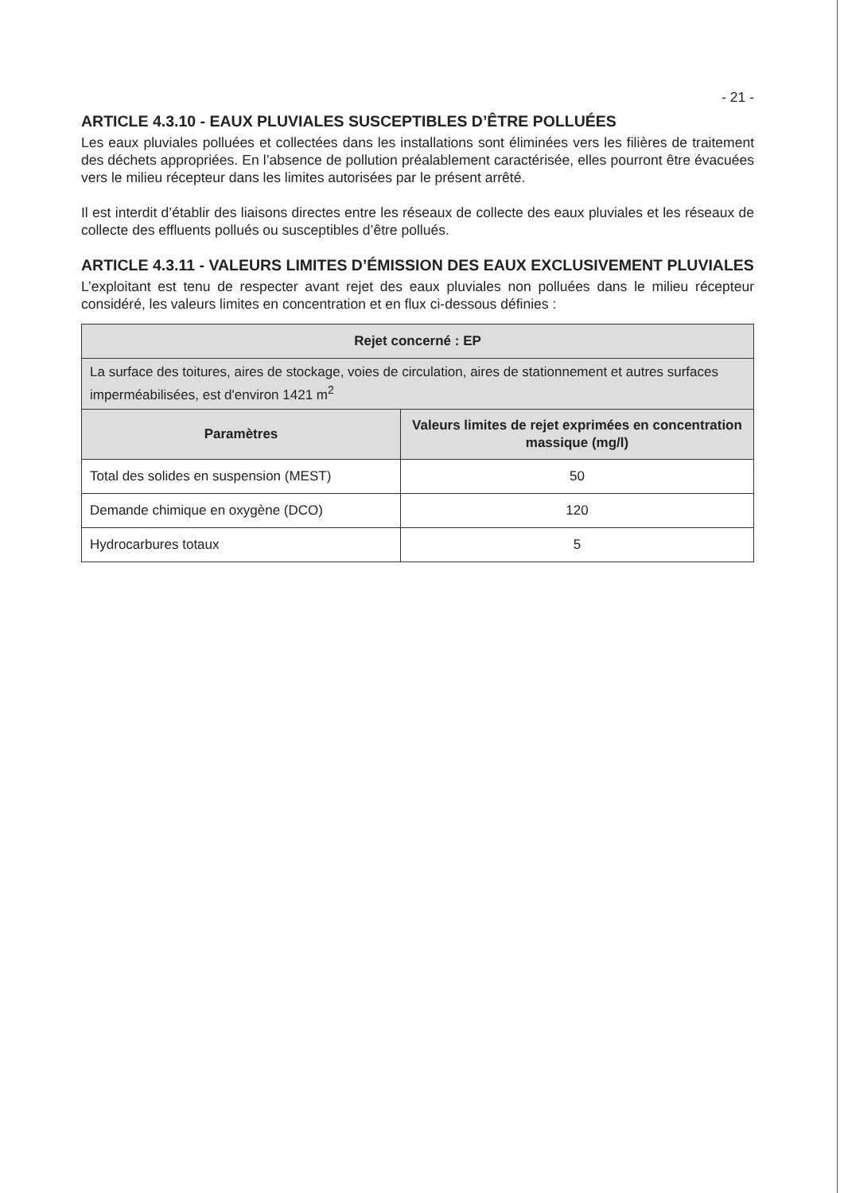- 21 -
ARTICLE 4.3.10 - EAUX PLUVIALES SUSCEPTIBLES D’ÊTRE POLLUÉES
Les eaux pluviales polluées et collectées dans les installations sont éliminées vers les filières de traitement des déchets appropriées. En l’absence de pollution préalablement caractérisée, elles pourront être évacuées vers le milieu récepteur dans les limites autorisées par le présent arrêté.
Il est interdit d’établir des liaisons directes entre les réseaux de collecte des eaux pluviales et les réseaux de collecte des effluents pollués ou susceptibles d’être pollués.
ARTICLE 4.3.11 - VALEURS LIMITES D’ÉMISSION DES EAUX EXCLUSIVEMENT PLUVIALES
L’exploitant est tenu de respecter avant rejet des eaux pluviales non polluées dans le milieu récepteur considéré, les valeurs limites en concentration et en flux ci-dessous définies :
| Rejet concerné : EP | |
| --- | --- |
| La surface des toitures, aires de stockage, voies de circulation, aires de stationnement et autres surfaces imperméabilisées, est d'environ 1421 m<sup>2</sup> | |
| Paramètres | Valeurs limites de rejet exprimées en concentration massique (mg/l) |
| Total des solides en suspension (MEST) | 50 |
| Demande chimique en oxygène (DCO) | 120 |
| Hydrocarbures totaux | 5 |